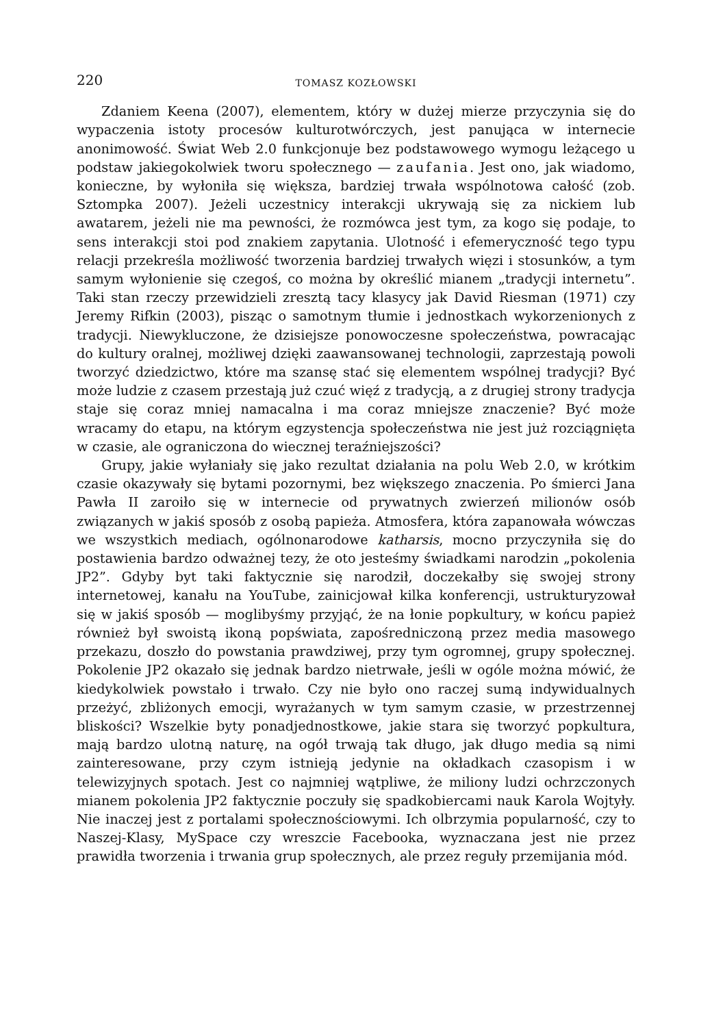220 TOMASZ KOZŁOWSKI
Zdaniem Keena (2007), elementem, który w dużej mierze przyczynia się do wypaczenia istoty procesów kulturotwórczych, jest panująca w internecie anonimowość. Świat Web 2.0 funkcjonuje bez podstawowego wymogu leżącego u podstaw jakiegokolwiek tworu społecznego — zaufania. Jest ono, jak wiadomo, konieczne, by wyłoniła się większa, bardziej trwała wspólnotowa całość (zob. Sztompka 2007). Jeżeli uczestnicy interakcji ukrywają się za nickiem lub awatarem, jeżeli nie ma pewności, że rozmówca jest tym, za kogo się podaje, to sens interakcji stoi pod znakiem zapytania. Ulotność i efemeryczność tego typu relacji przekreśla możliwość tworzenia bardziej trwałych więzi i stosunków, a tym samym wyłonienie się czegoś, co można by określić mianem „tradycji internetu”. Taki stan rzeczy przewidzieli zresztą tacy klasycy jak David Riesman (1971) czy Jeremy Rifkin (2003), pisząc o samotnym tłumie i jednostkach wykorzenionych z tradycji. Niewykluczone, że dzisiejsze ponowoczesne społeczeństwa, powracając do kultury oralnej, możliwej dzięki zaawansowanej technologii, zaprzestają powoli tworzyć dziedzictwo, które ma szansę stać się elementem wspólnej tradycji? Być może ludzie z czasem przestają już czuć więź z tradycją, a z drugiej strony tradycja staje się coraz mniej namacalna i ma coraz mniejsze znaczenie? Być może wracamy do etapu, na którym egzystencja społeczeństwa nie jest już rozciągnięta w czasie, ale ograniczona do wiecznej teraźniejszości?
Grupy, jakie wyłaniały się jako rezultat działania na polu Web 2.0, w krótkim czasie okazywały się bytami pozornymi, bez większego znaczenia. Po śmierci Jana Pawła II zaroiło się w internecie od prywatnych zwierzeń milionów osób związanych w jakiś sposób z osobą papieża. Atmosfera, która zapanowała wówczas we wszystkich mediach, ogólnonarodowe katharsis, mocno przyczyniła się do postawienia bardzo odważnej tezy, że oto jesteśmy świadkami narodzin „pokolenia JP2”. Gdyby byt taki faktycznie się narodził, doczekałby się swojej strony internetowej, kanału na YouTube, zainicjował kilka konferencji, ustrukturyzował się w jakiś sposób — moglibyśmy przyjąć, że na łonie popkultury, w końcu papież również był swoistą ikoną popświata, zapośredniczoną przez media masowego przekazu, doszło do powstania prawdziwej, przy tym ogromnej, grupy społecznej. Pokolenie JP2 okazało się jednak bardzo nietrwałe, jeśli w ogóle można mówić, że kiedykolwiek powstało i trwało. Czy nie było ono raczej sumą indywidualnych przeżyć, zbliżonych emocji, wyrażanych w tym samym czasie, w przestrzennej bliskości? Wszelkie byty ponadjednostkowe, jakie stara się tworzyć popkultura, mają bardzo ulotną naturę, na ogół trwają tak długo, jak długo media są nimi zainteresowane, przy czym istnieją jedynie na okładkach czasopism i w telewizyjnych spotach. Jest co najmniej wątpliwe, że miliony ludzi ochrzczonych mianem pokolenia JP2 faktycznie poczuły się spadkobiercami nauk Karola Wojtyły. Nie inaczej jest z portalami społecznościowymi. Ich olbrzymia popularność, czy to Naszej-Klasy, MySpace czy wreszcie Facebooka, wyznaczana jest nie przez prawidła tworzenia i trwania grup społecznych, ale przez reguły przemijania mód.